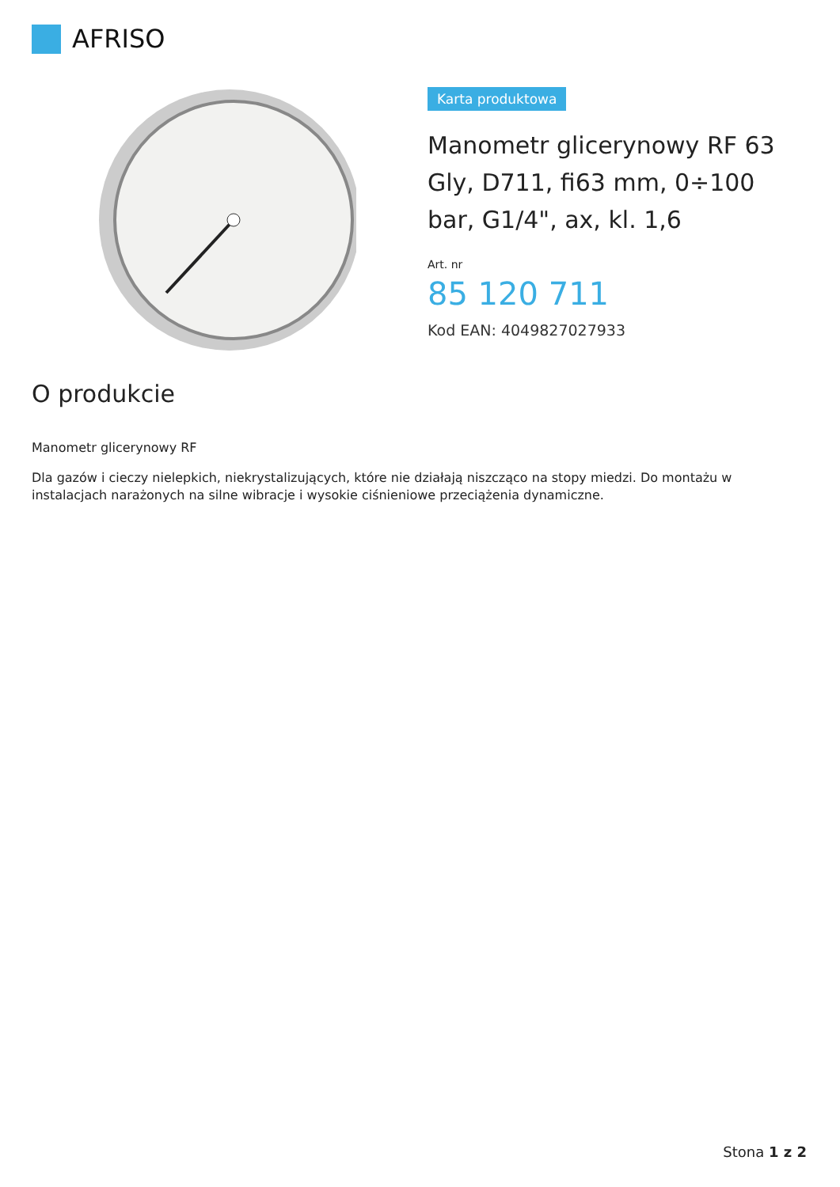AFRISO
Karta produktowa
Manometr glicerynowy RF 63 Gly, D711, fi63 mm, 0÷100 bar, G1/4", ax, kl. 1,6
Art. nr
85 120 711
Kod EAN: 4049827027933
O produkcie
Manometr glicerynowy RF
Dla gazów i cieczy nielepkich, niekrystalizujących, które nie działają niszcząco na stopy miedzi. Do montażu w instalacjach narażonych na silne wibracje i wysokie ciśnieniowe przeciążenia dynamiczne.
Stona 1 z 2